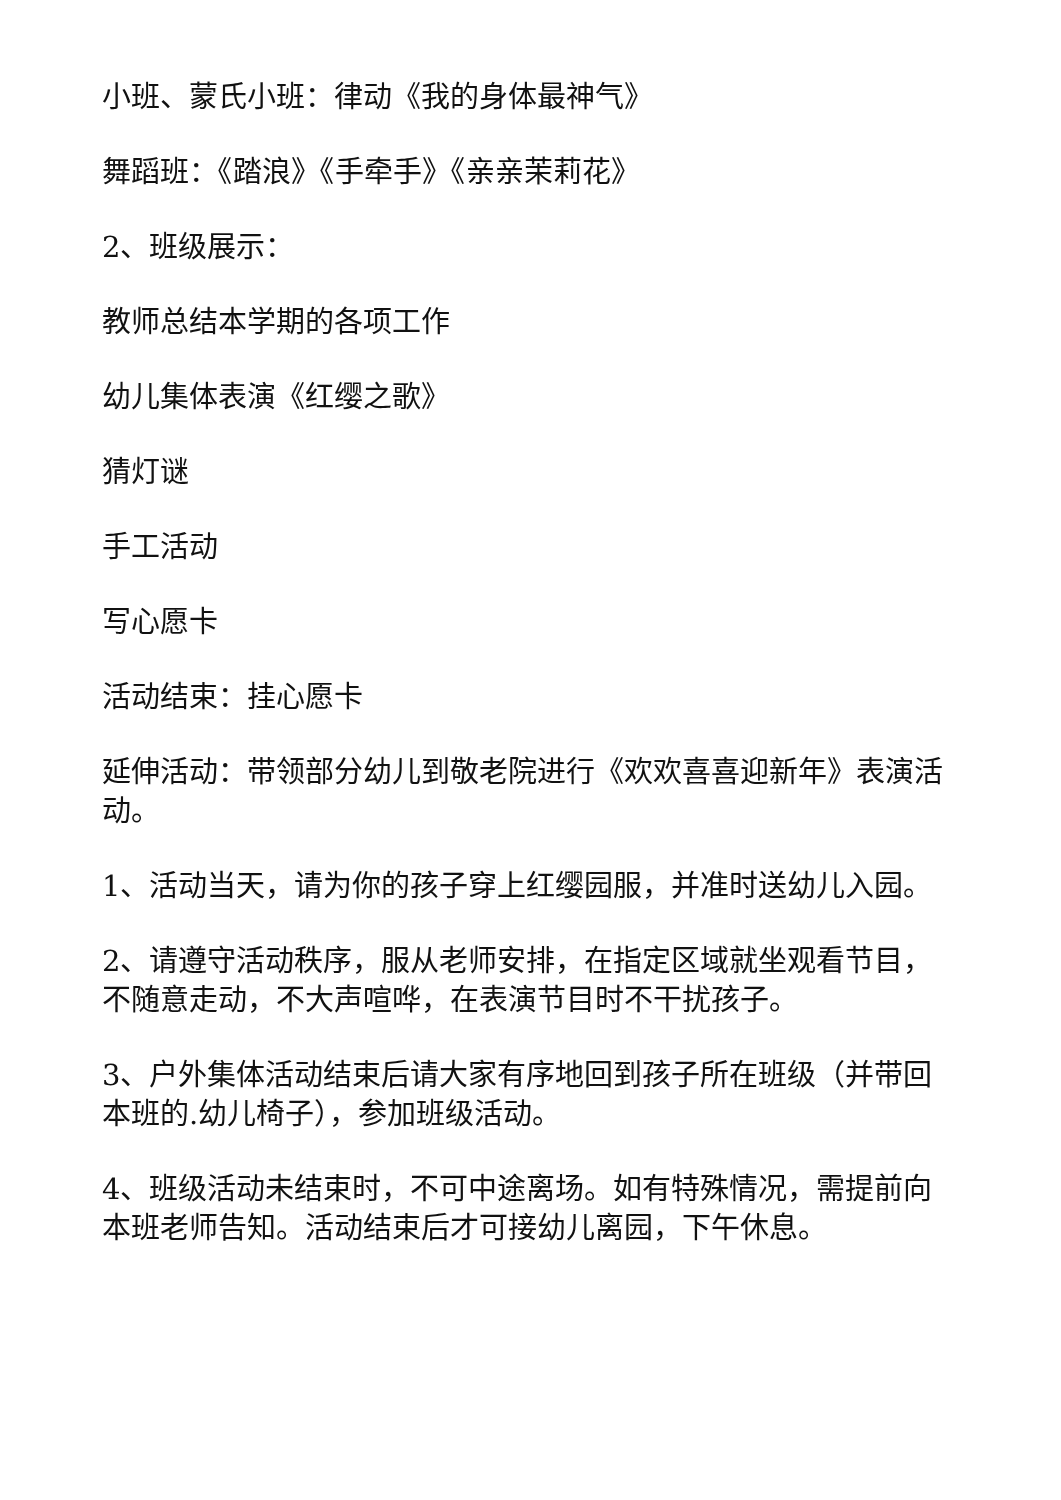小班、蒙氏小班：律动《我的身体最神气》
舞蹈班：《踏浪》《手牵手》《亲亲茉莉花》
2、班级展示：
教师总结本学期的各项工作
幼儿集体表演《红缨之歌》
猜灯谜
手工活动
写心愿卡
活动结束：挂心愿卡
延伸活动：带领部分幼儿到敬老院进行《欢欢喜喜迎新年》表演活动。
1、活动当天，请为你的孩子穿上红缨园服，并准时送幼儿入园。
2、请遵守活动秩序，服从老师安排，在指定区域就坐观看节目，不随意走动，不大声喧哗，在表演节目时不干扰孩子。
3、户外集体活动结束后请大家有序地回到孩子所在班级（并带回本班的.幼儿椅子），参加班级活动。
4、班级活动未结束时，不可中途离场。如有特殊情况，需提前向本班老师告知。活动结束后才可接幼儿离园，下午休息。